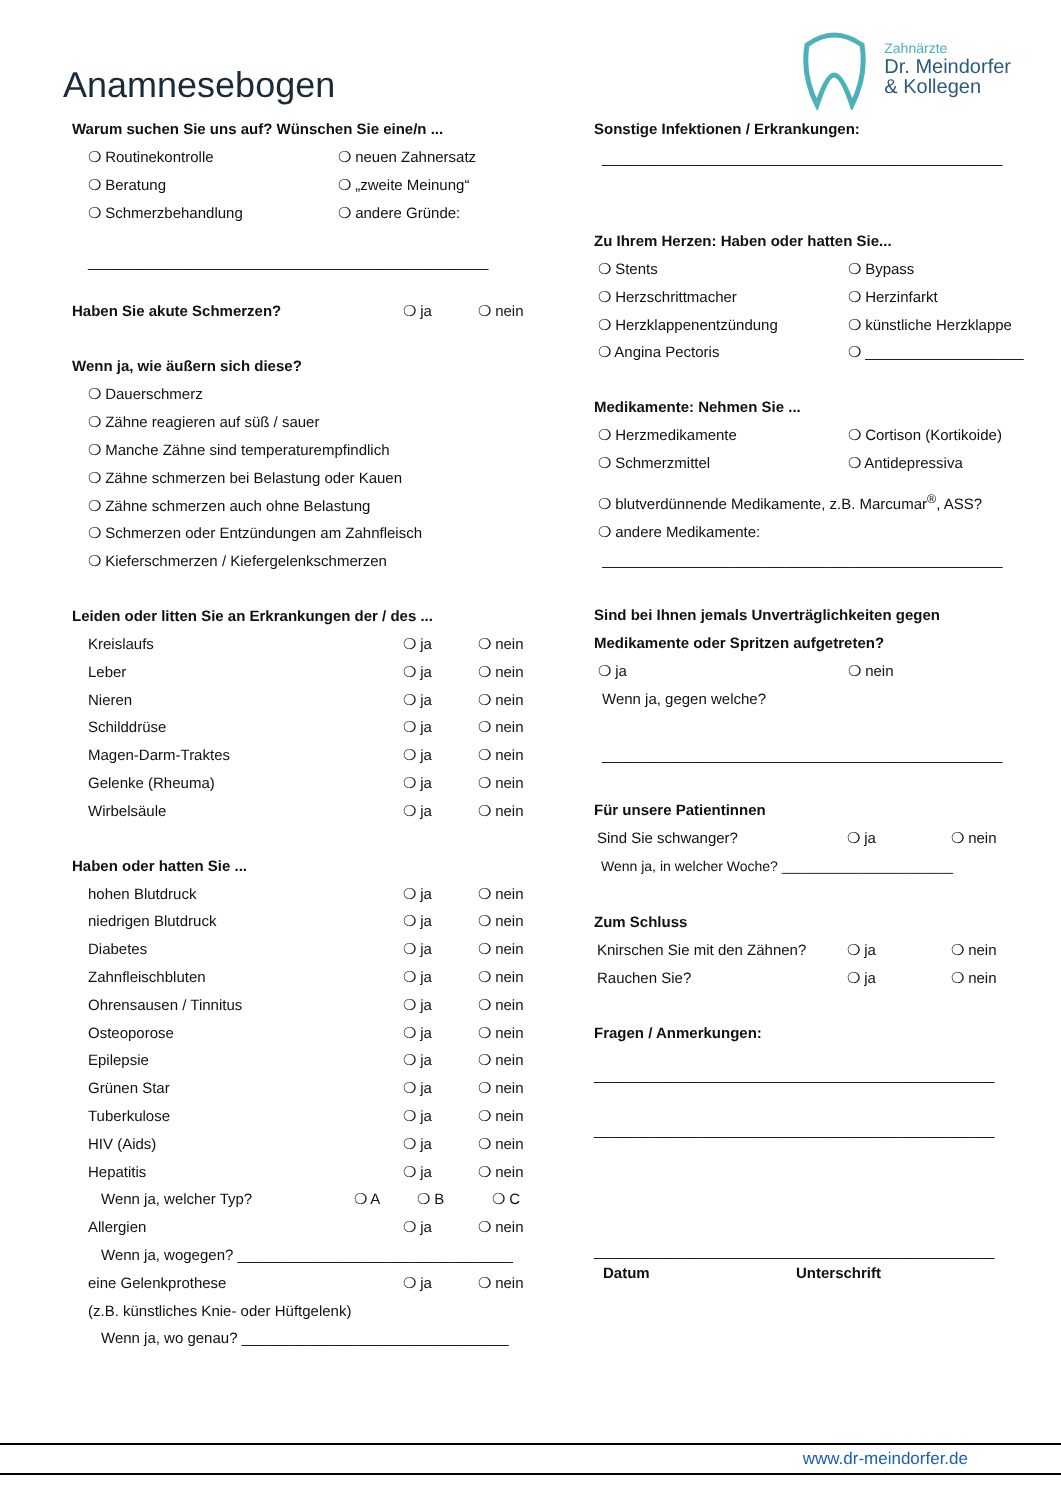Anamnesebogen
Zahnärzte
Dr. Meindorfer
& Kollegen
Warum suchen Sie uns auf? Wünschen Sie eine/n ...
❍ Routinekontrolle ❍ neuen Zahnersatz ❍ Beratung ❍ „zweite Meinung“❍ Schmerzbehandlung ❍ andere Gründe:
________________________________________________
Haben Sie akute Schmerzen?
❍ ja ❍ nein
Wenn ja, wie äußern sich diese?
❍ Dauerschmerz
❍ Zähne reagieren auf süß / sauer
❍ Manche Zähne sind temperaturempfindlich
❍ Zähne schmerzen bei Belastung oder Kauen
❍ Zähne schmerzen auch ohne Belastung
❍ Schmerzen oder Entzündungen am Zahnfleisch
❍ Kieferschmerzen / Kiefergelenkschmerzen
Leiden oder litten Sie an Erkrankungen der / des ...
Kreislaufs ❍ ja ❍ nein
Leber ❍ ja ❍ nein
Nieren ❍ ja ❍ nein
Schilddrüse ❍ ja ❍ nein
Magen-Darm-Traktes ❍ ja ❍ nein
Gelenke (Rheuma) ❍ ja ❍ nein
Wirbelsäule ❍ ja ❍ nein
Haben oder hatten Sie ...
hohen Blutdruck ❍ ja ❍ nein
niedrigen Blutdruck ❍ ja ❍ nein
Diabetes ❍ ja ❍ nein
Zahnfleischbluten ❍ ja ❍ nein
Ohrensausen / Tinnitus ❍ ja ❍ nein
Osteoporose ❍ ja ❍ nein
Epilepsie ❍ ja ❍ nein
Grünen Star ❍ ja ❍ nein
Tuberkulose ❍ ja ❍ nein
HIV (Aids) ❍ ja ❍ nein
Hepatitis ❍ ja ❍ nein
Wenn ja, welcher Typ? ❍ A ❍ B ❍ C
Allergien ❍ ja ❍ nein
Wenn ja, wogegen? _________________________________
eine Gelenkprothese ❍ ja ❍ nein
(z.B. künstliches Knie- oder Hüftgelenk)
Wenn ja, wo genau? ________________________________
Sonstige Infektionen / Erkrankungen:
________________________________________________
Zu Ihrem Herzen: Haben oder hatten Sie...
❍ Stents ❍ Bypass ❍ Herzschrittmacher ❍ Herzinfarkt ❍ Herzklappenentzündung ❍ künstliche Herzklappe ❍ Angina Pectoris ❍ ___________________
Medikamente: Nehmen Sie ...
❍ Herzmedikamente ❍ Cortison (Kortikoide) ❍ Schmerzmittel ❍ Antidepressiva
❍ blutverdünnende Medikamente, z.B. Marcumar<sup>®</sup>, ASS?
❍ andere Medikamente:
________________________________________________
Sind bei Ihnen jemals Unverträglichkeiten gegen
Medikamente oder Spritzen aufgetreten?
❍ ja ❍ nein
Wenn ja, gegen welche?
________________________________________________
Für unsere Patientinnen
Sind Sie schwanger? ❍ ja ❍ nein
Wenn ja, in welcher Woche? ______________________
Zum Schluss
Knirschen Sie mit den Zähnen? ❍ ja ❍ nein
Rauchen Sie? ❍ ja ❍ nein
Fragen / Anmerkungen:
________________________________________________
________________________________________________
________________________________________________
Datum Unterschrift
www.dr-meindorfer.de